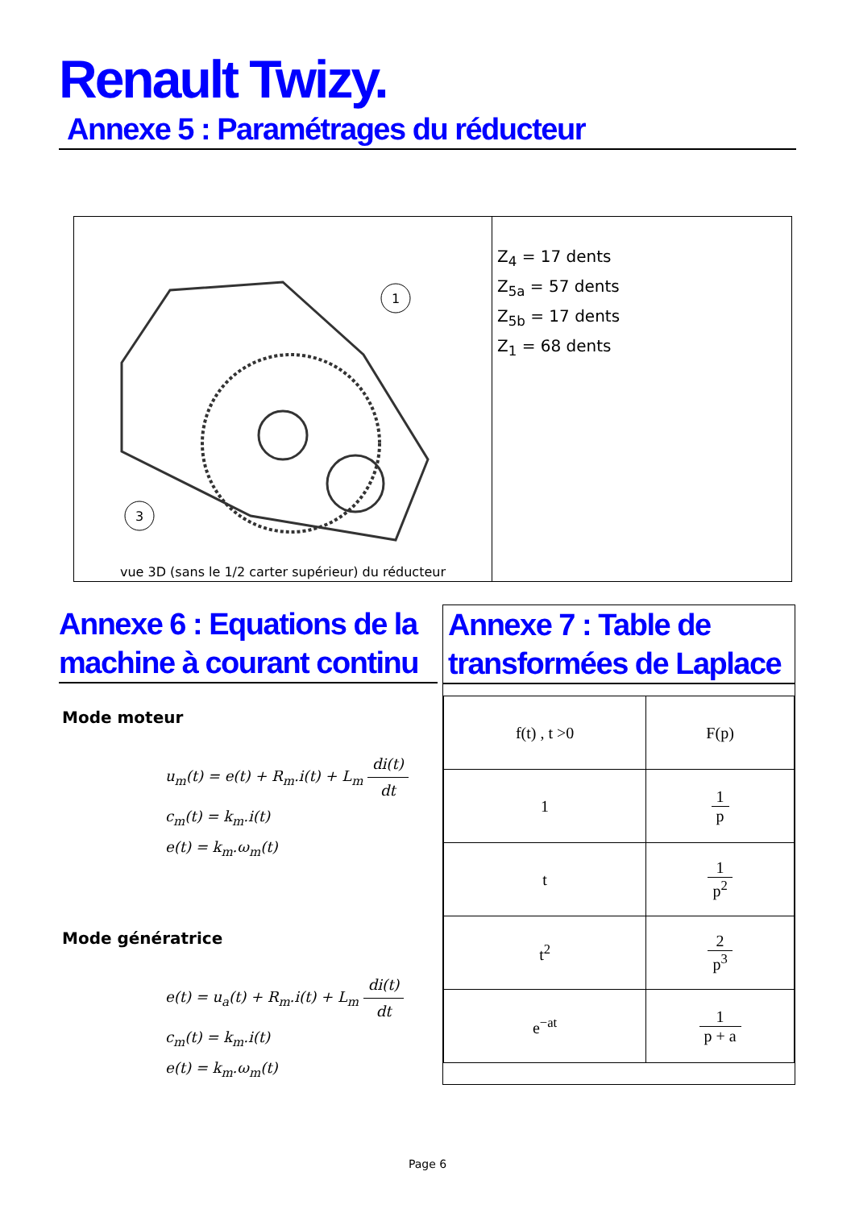Renault Twizy.
Annexe 5 : Paramétrages du réducteur
1
3
vue 3D (sans le 1/2 carter supérieur) du réducteur
Z<sub>4</sub> = 17 dents
Z<sub>5a</sub> = 57 dents
Z<sub>5b</sub> = 17 dents
Z<sub>1</sub> = 68 dents
Annexe 6 : Equations de la machine à courant continu
Mode moteur
u<sub>m</sub>(t) = e(t) + R<sub>m</sub>.i(t) + L<sub>m</sub> di(t) dt
c<sub>m</sub>(t) = k<sub>m</sub>.i(t)
e(t) = k<sub>m</sub>.ω<sub>m</sub>(t)
Mode génératrice
e(t) = u<sub>a</sub>(t) + R<sub>m</sub>.i(t) + L<sub>m</sub> di(t) dt
c<sub>m</sub>(t) = k<sub>m</sub>.i(t)
e(t) = k<sub>m</sub>.ω<sub>m</sub>(t)
Annexe 7 : Table de transformées de Laplace
| f(t) , t >0 | F(p) |
| 1 | 1 p |
| t | 1 p<sup>2</sup> |
| t<sup>2</sup> | 2 p<sup>3</sup> |
| e<sup>−at</sup> | 1 p + a |
Page 6